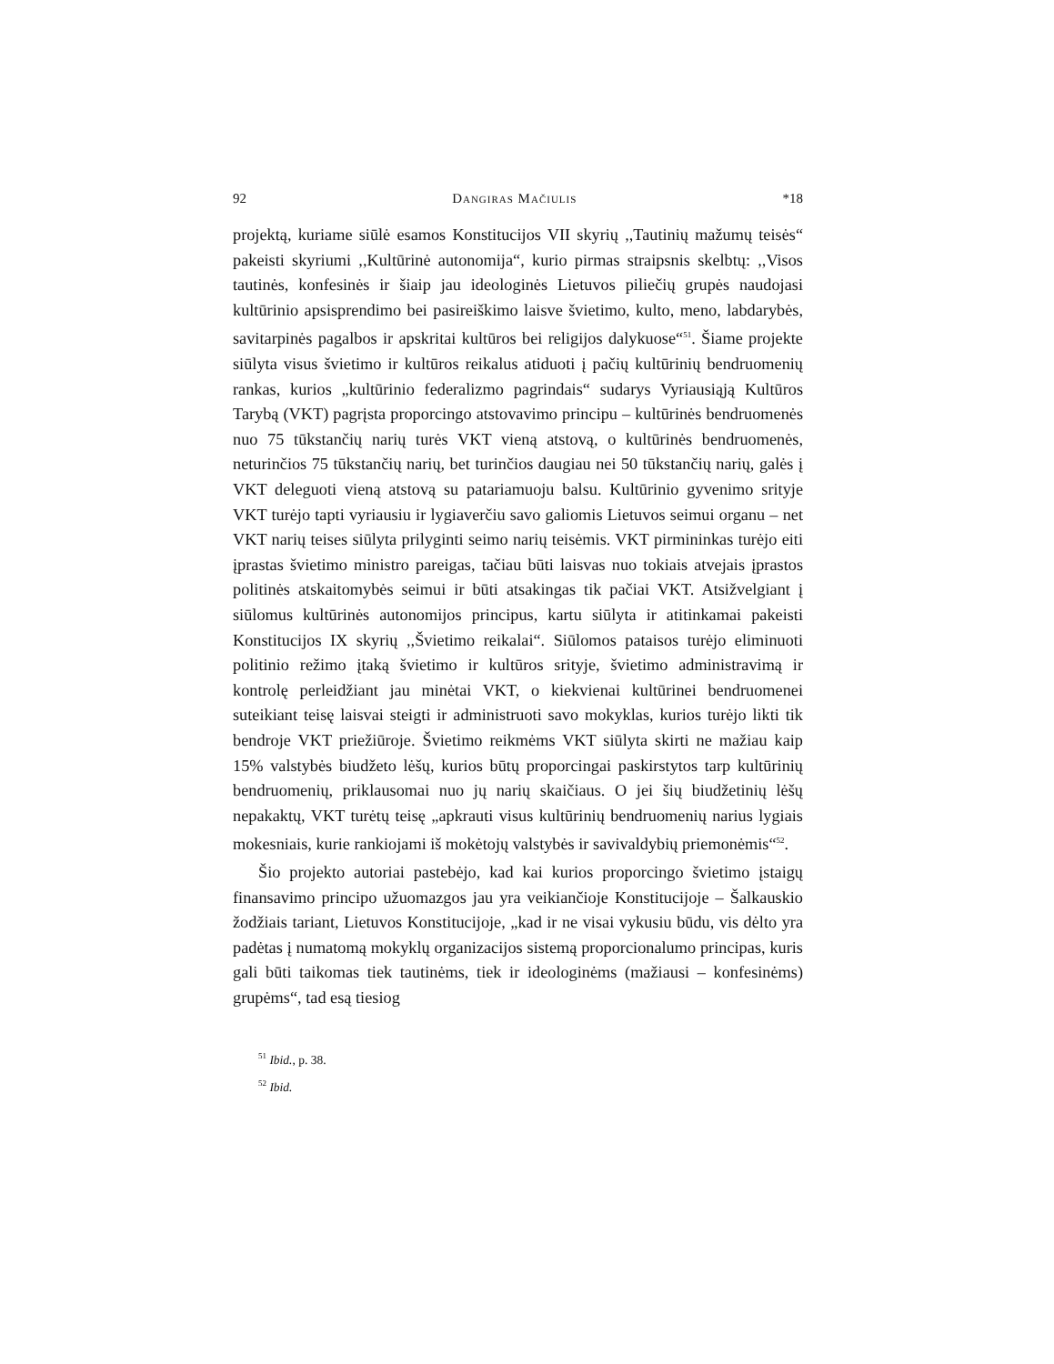92 Dangiras Mačiulis *18
projektą, kuriame siūlė esamos Konstitucijos VII skyrių ,,Tautinių mažumų teisės“ pakeisti skyriumi ,,Kultūrinė autonomija“, kurio pirmas straipsnis skelbtų: ,,Visos tautinės, konfesinės ir šiaip jau ideologinės Lietuvos piliečių grupės naudojasi kultūrinio apsisprendimo bei pasireiškimo laisve švietimo, kulto, meno, labdarybės, savitarpinės pagalbos ir apskritai kultūros bei religijos dalykuose“<sup>51</sup>. Šiame projekte siūlyta visus švietimo ir kultūros reikalus atiduoti į pačių kultūrinių bendruomenių rankas, kurios „kultūrinio federalizmo pagrindais“ sudarys Vyriausiąją Kultūros Tarybą (VKT) pagrįsta proporcingo atstovavimo principu – kultūrinės bendruomenės nuo 75 tūkstančių narių turės VKT vieną atstovą, o kultūrinės bendruomenės, neturinčios 75 tūkstančių narių, bet turinčios daugiau nei 50 tūkstančių narių, galės į VKT deleguoti vieną atstovą su patariamuoju balsu. Kultūrinio gyvenimo srityje VKT turėjo tapti vyriausiu ir lygiaverčiu savo galiomis Lietuvos seimui organu – net VKT narių teises siūlyta prilyginti seimo narių teisėmis. VKT pirmininkas turėjo eiti įprastas švietimo ministro pareigas, tačiau būti laisvas nuo tokiais atvejais įprastos politinės atskaitomybės seimui ir būti atsakingas tik pačiai VKT. Atsižvelgiant į siūlomus kultūrinės autonomijos principus, kartu siūlyta ir atitinkamai pakeisti Konstitucijos IX skyrių ,,Švietimo reikalai“. Siūlomos pataisos turėjo eliminuoti politinio režimo įtaką švietimo ir kultūros srityje, švietimo administravimą ir kontrolę perleidžiant jau minėtai VKT, o kiekvienai kultūrinei bendruomenei suteikiant teisę laisvai steigti ir administruoti savo mokyklas, kurios turėjo likti tik bendroje VKT priežiūroje. Švietimo reikmėms VKT siūlyta skirti ne mažiau kaip 15% valstybės biudžeto lėšų, kurios būtų proporcingai paskirstytos tarp kultūrinių bendruomenių, priklausomai nuo jų narių skaičiaus. O jei šių biudžetinių lėšų nepakaktų, VKT turėtų teisę „apkrauti visus kultūrinių bendruomenių narius lygiais mokesniais, kurie rankiojami iš mokėtojų valstybės ir savivaldybių priemonėmis“<sup>52</sup>.
Šio projekto autoriai pastebėjo, kad kai kurios proporcingo švietimo įstaigų finansavimo principo užuomazgos jau yra veikiančioje Konstitucijoje – Šalkauskio žodžiais tariant, Lietuvos Konstitucijoje, „kad ir ne visai vykusiu būdu, vis dėlto yra padėtas į numatomą mokyklų organizacijos sistemą proporcionalumo principas, kuris gali būti taikomas tiek tautinėms, tiek ir ideologinėms (mažiausi – konfesinėms) grupėms“, tad esą tiesiog
<sup>51</sup> Ibid., p. 38.
<sup>52</sup> Ibid.